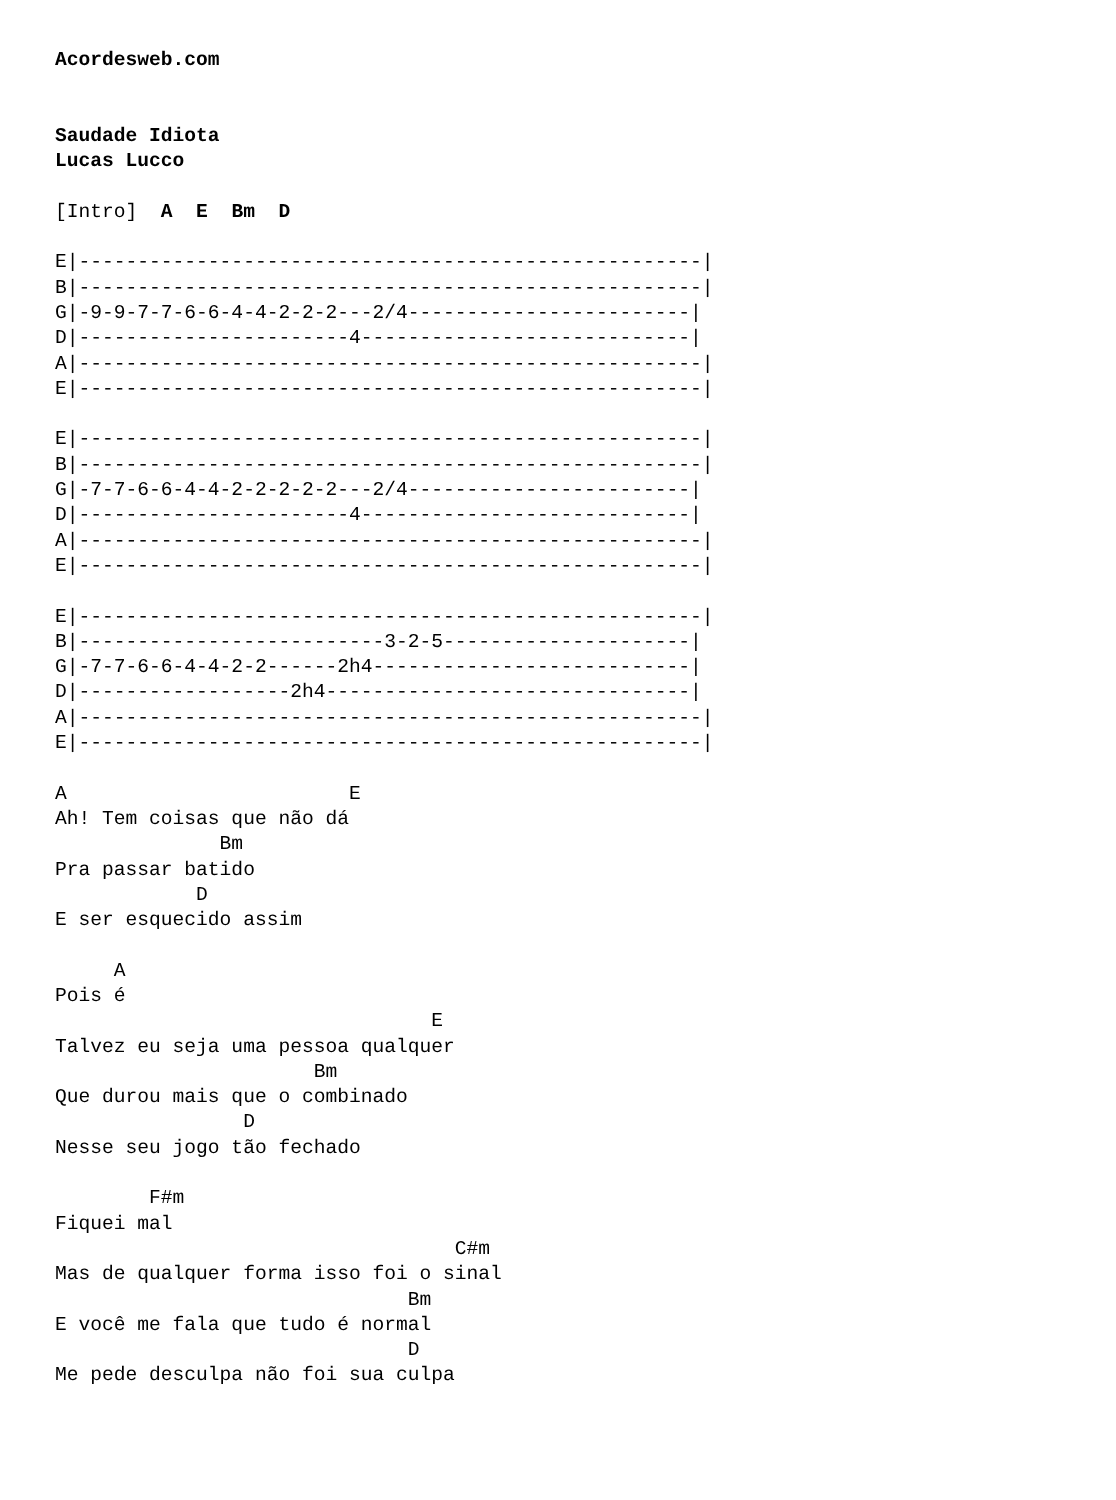Acordesweb.com


Saudade Idiota
Lucas Lucco

[Intro]  A  E  Bm  D

E|-----------------------------------------------------|
B|-----------------------------------------------------|
G|-9-9-7-7-6-6-4-4-2-2-2---2/4------------------------|
D|-----------------------4----------------------------|
A|-----------------------------------------------------|
E|-----------------------------------------------------|

E|-----------------------------------------------------|
B|-----------------------------------------------------|
G|-7-7-6-6-4-4-2-2-2-2-2---2/4------------------------|
D|-----------------------4----------------------------|
A|-----------------------------------------------------|
E|-----------------------------------------------------|

E|-----------------------------------------------------|
B|--------------------------3-2-5---------------------|
G|-7-7-6-6-4-4-2-2------2h4---------------------------|
D|------------------2h4-------------------------------|
A|-----------------------------------------------------|
E|-----------------------------------------------------|

A                        E
Ah! Tem coisas que não dá
              Bm
Pra passar batido
            D
E ser esquecido assim

     A
Pois é
                                E
Talvez eu seja uma pessoa qualquer
                      Bm
Que durou mais que o combinado
                D
Nesse seu jogo tão fechado

        F#m
Fiquei mal
                                  C#m
Mas de qualquer forma isso foi o sinal
                              Bm
E você me fala que tudo é normal
                              D
Me pede desculpa não foi sua culpa